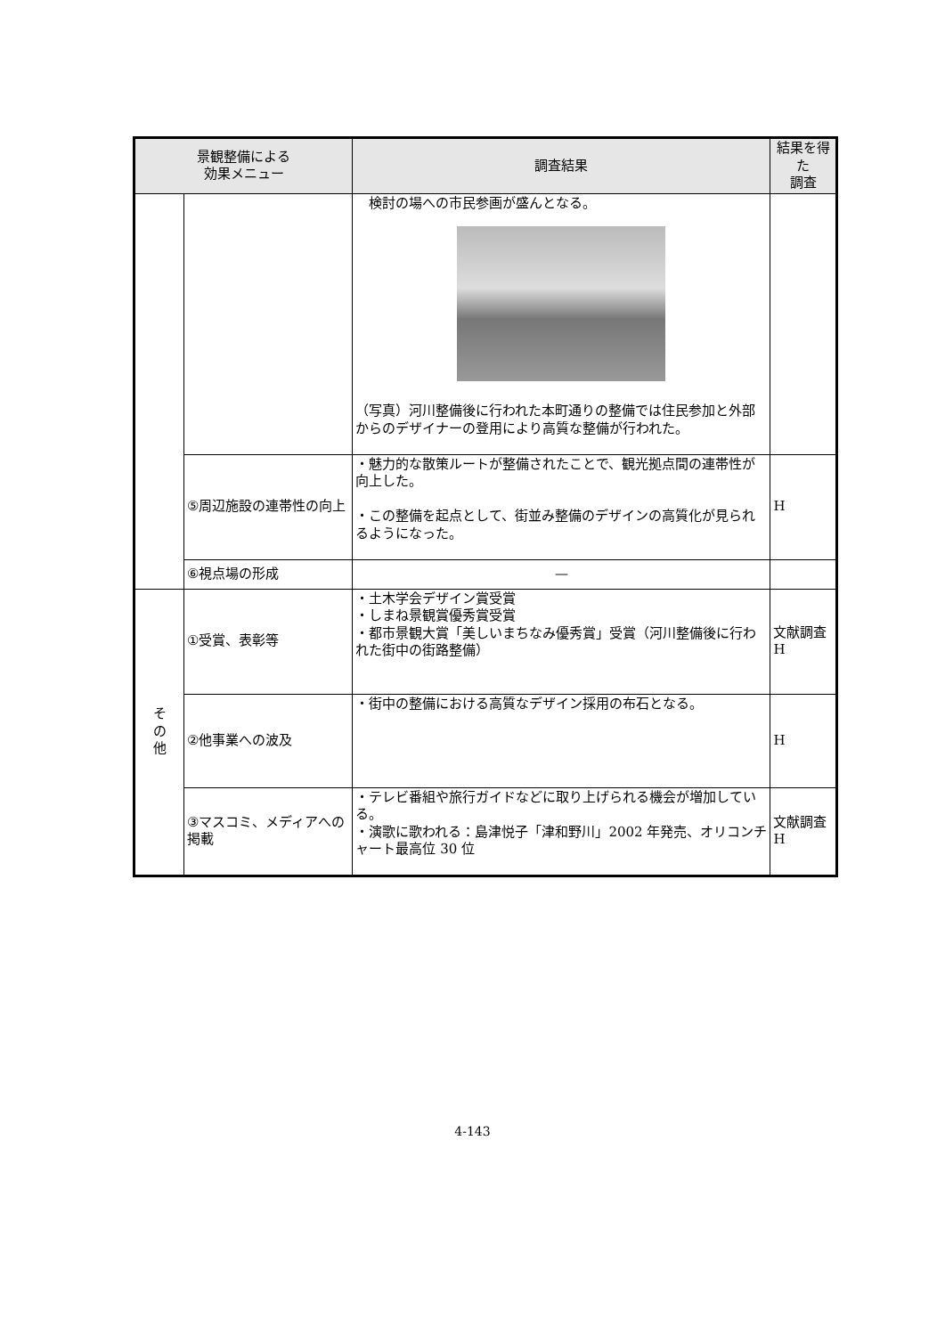| 景観整備による 効果メニュー | | 調査結果 | 結果を得た 調査 |
| --- | --- | --- | --- |
| | | 検討の場への市民参画が盛んとなる。 （写真）河川整備後に行われた本町通りの整備では住民参加と外部からのデザイナーの登用により高質な整備が行われた。 | |
| | ⑤周辺施設の連帯性の向上 | ・魅力的な散策ルートが整備されたことで、観光拠点間の連帯性が向上した。 ・この整備を起点として、街並み整備のデザインの高質化が見られるようになった。 | H |
| | ⑥視点場の形成 | — | |
| そ の 他 | ①受賞、表彰等 | ・土木学会デザイン賞受賞 ・しまね景観賞優秀賞受賞 ・都市景観大賞「美しいまちなみ優秀賞」受賞（河川整備後に行われた街中の街路整備） | 文献調査 H |
| | ②他事業への波及 | ・街中の整備における高質なデザイン採用の布石となる。 | H |
| | ③マスコミ、メディアへの掲載 | ・テレビ番組や旅行ガイドなどに取り上げられる機会が増加している。 ・演歌に歌われる：島津悦子「津和野川」2002 年発売、オリコンチャート最高位 30 位 | 文献調査 H |
4-143